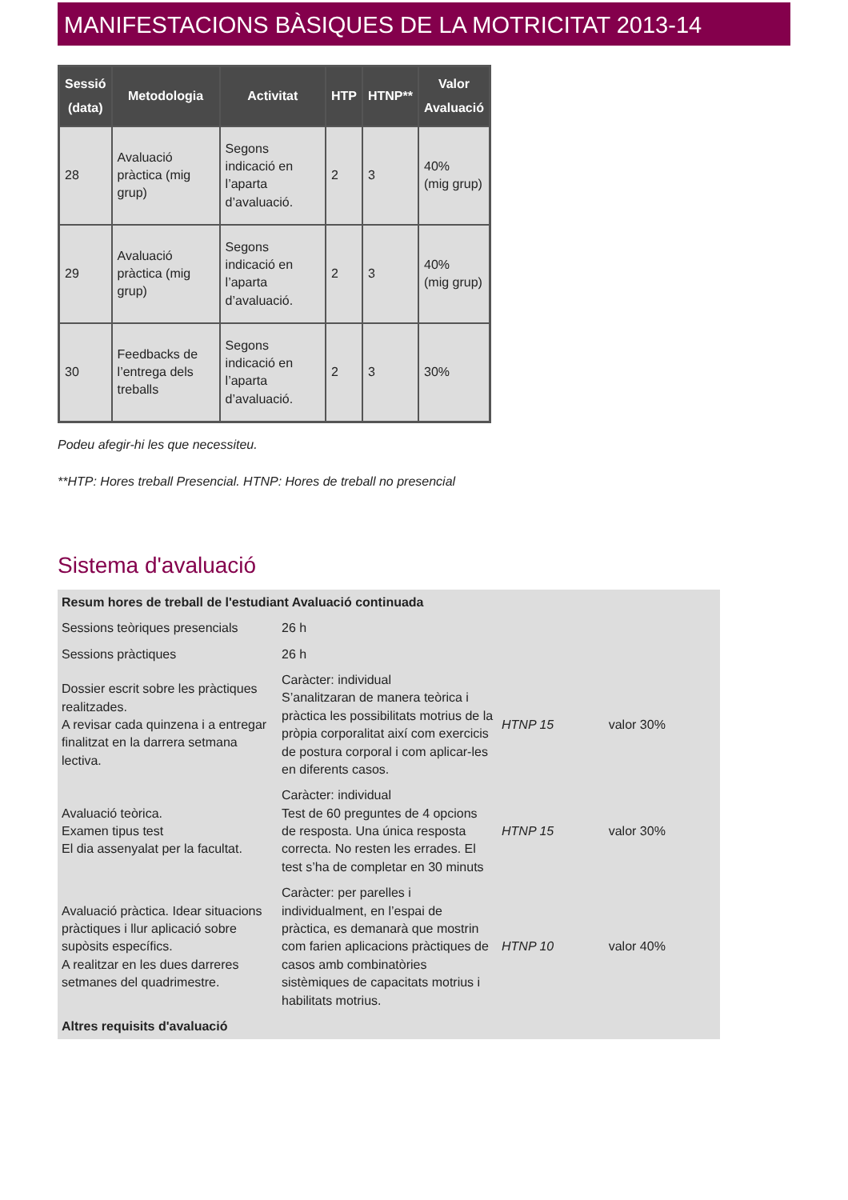MANIFESTACIONS BÀSIQUES DE LA MOTRICITAT 2013-14
| Sessió (data) | Metodologia | Activitat | HTP | HTNP** | Valor Avaluació |
| --- | --- | --- | --- | --- | --- |
| 28 | Avaluació pràctica (mig grup) | Segons indicació en l’aparta d’avaluació. | 2 | 3 | 40% (mig grup) |
| 29 | Avaluació pràctica (mig grup) | Segons indicació en l’aparta d’avaluació. | 2 | 3 | 40% (mig grup) |
| 30 | Feedbacks de l’entrega dels treballs | Segons indicació en l’aparta d’avaluació. | 2 | 3 | 30% |
Podeu afegir-hi les que necessiteu.
**HTP: Hores treball Presencial. HTNP: Hores de treball no presencial
Sistema d'avaluació
| Resum hores de treball de l'estudiant Avaluació continuada | | | |
| Sessions teòriques presencials | 26 h | | |
| Sessions pràctiques | 26 h | | |
| Dossier escrit sobre les pràctiques realitzades. A revisar cada quinzena i a entregar finalitzat en la darrera setmana lectiva. | Caràcter: individual S’analitzaran de manera teòrica i pràctica les possibilitats motrius de la pròpia corporalitat així com exercicis de postura corporal i com aplicar-les en diferents casos. | HTNP 15 | valor 30% |
| Avaluació teòrica. Examen tipus test El dia assenyalat per la facultat. | Caràcter: individual Test de 60 preguntes de 4 opcions de resposta. Una única resposta correcta. No resten les errades. El test s’ha de completar en 30 minuts | HTNP 15 | valor 30% |
| Avaluació pràctica. Idear situacions pràctiques i llur aplicació sobre supòsits específics. A realitzar en les dues darreres setmanes del quadrimestre. | Caràcter: per parelles i individualment, en l’espai de pràctica, es demanarà que mostrin com farien aplicacions pràctiques de casos amb combinatòries sistèmiques de capacitats motrius i habilitats motrius. | HTNP 10 | valor 40% |
| Altres requisits d'avaluació | | | |